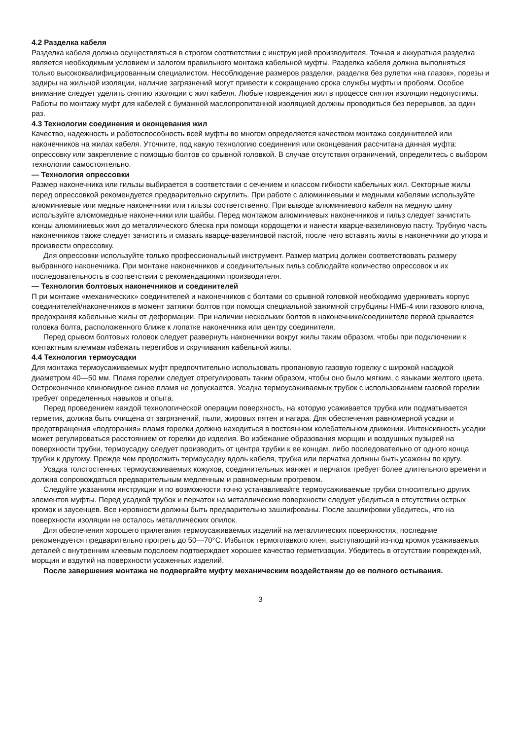4.2 Разделка кабеля
Разделка кабеля должна осуществляться в строгом соответствии с инструкцией производителя. Точная и аккуратная разделка является необходимым условием и залогом правильного монтажа кабельной муфты. Разделка кабеля должна выполняться только высококвалифицированным специалистом. Несоблюдение размеров разделки, разделка без рулетки «на глазок», порезы и задиры на жильной изоляции, наличие загрязнений могут привести к сокращению срока службы муфты и пробоям. Особое внимание следует уделить снятию изоляции с жил кабеля. Любые повреждения жил в процессе снятия изоляции недопустимы. Работы по монтажу муфт для кабелей с бумажной маслопропитанной изоляцией должны проводиться без перерывов, за один раз.
4.3 Технологии соединения и оконцевания жил
Качество, надежность и работоспособность всей муфты во многом определяется качеством монтажа соединителей или наконечников на жилах кабеля. Уточните, под какую технологию соединения или оконцевания рассчитана данная муфта: опрессовку или закрепление с помощью болтов со срывной головкой. В случае отсутствия ограничений, определитесь с выбором технологии самостоятельно.
— Технология опрессовки
Размер наконечника или гильзы выбирается в соответствии с сечением и классом гибкости кабельных жил. Секторные жилы перед опрессовкой рекомендуется предварительно скруглить. При работе с алюминиевыми и медными кабелями используйте алюминиевые или медные наконечники или гильзы соответственно. При выводе алюминиевого кабеля на медную шину используйте алюмомедные наконечники или шайбы. Перед монтажом алюминиевых наконечников и гильз следует зачистить концы алюминиевых жил до металлического блеска при помощи кордощетки и нанести кварце-вазелиновую пасту. Трубную часть наконечников также следует зачистить и смазать кварце-вазелиновой пастой, после чего вставить жилы в наконечники до упора и произвести опрессовку.
Для опрессовки используйте только профессиональный инструмент. Размер матриц должен соответствовать размеру выбранного наконечника. При монтаже наконечников и соединительных гильз соблюдайте количество опрессовок и их последовательность в соответствии с рекомендациями производителя.
— Технология болтовых наконечников и соединителей
П ри монтаже «механических» соединителей и наконечников с болтами со срывной головкой необходимо удерживать корпус соединителей/наконечников в момент затяжки болтов при помощи специальной зажимной струбцины НМБ-4 или газового ключа, предохраняя кабельные жилы от деформации. При наличии нескольких болтов в наконечнике/соединителе первой срывается головка болта, расположенного ближе к лопатке наконечника или центру соединителя.
Перед срывом болтовых головок следует развернуть наконечники вокруг жилы таким образом, чтобы при подключении к контактным клеммам избежать перегибов и скручивания кабельной жилы.
4.4 Технология термоусадки
Для монтажа термоусаживаемых муфт предпочтительно использовать пропановую газовую горелку с широкой насадкой диаметром 40—50 мм. Пламя горелки следует отрегулировать таким образом, чтобы оно было мягким, с языками желтого цвета. Остроконечное клиновидное синее пламя не допускается. Усадка термоусаживаемых трубок с использованием газовой горелки требует определенных навыков и опыта.
Перед проведением каждой технологической операции поверхность, на которую усаживается трубка или подматывается герметик, должна быть очищена от загрязнений, пыли, жировых пятен и нагара. Для обеспечения равномерной усадки и предотвращения «подгорания» пламя горелки должно находиться в постоянном колебательном движении. Интенсивность усадки может регулироваться расстоянием от горелки до изделия. Во избежание образования морщин и воздушных пузырей на поверхности трубки, термоусадку следует производить от центра трубки к ее концам, либо последовательно от одного конца трубки к другому. Прежде чем продолжить термоусадку вдоль кабеля, трубка или перчатка должны быть усажены по кругу.
Усадка толстостенных термоусаживаемых кожухов, соединительных манжет и перчаток требует более длительного времени и должна сопровождаться предварительным медленным и равномерным прогревом.
Следуйте указаниям инструкции и по возможности точно устанавливайте термоусаживаемые трубки относительно других элементов муфты. Перед усадкой трубок и перчаток на металлические поверхности следует убедиться в отсутствии острых кромок и заусенцев. Все неровности должны быть предварительно зашлифованы. После зашлифовки убедитесь, что на поверхности изоляции не осталось металлических опилок.
Для обеспечения хорошего прилегания термоусаживаемых изделий на металлических поверхностях, последние рекомендуется предварительно прогреть до 50—70°С. Избыток термоплавкого клея, выступающий из-под кромок усаживаемых деталей с внутренним клеевым подслоем подтверждает хорошее качество герметизации. Убедитесь в отсутствии повреждений, морщин и вздутий на поверхности усаженных изделий.
После завершения монтажа не подвергайте муфту механическим воздействиям до ее полного остывания.
3